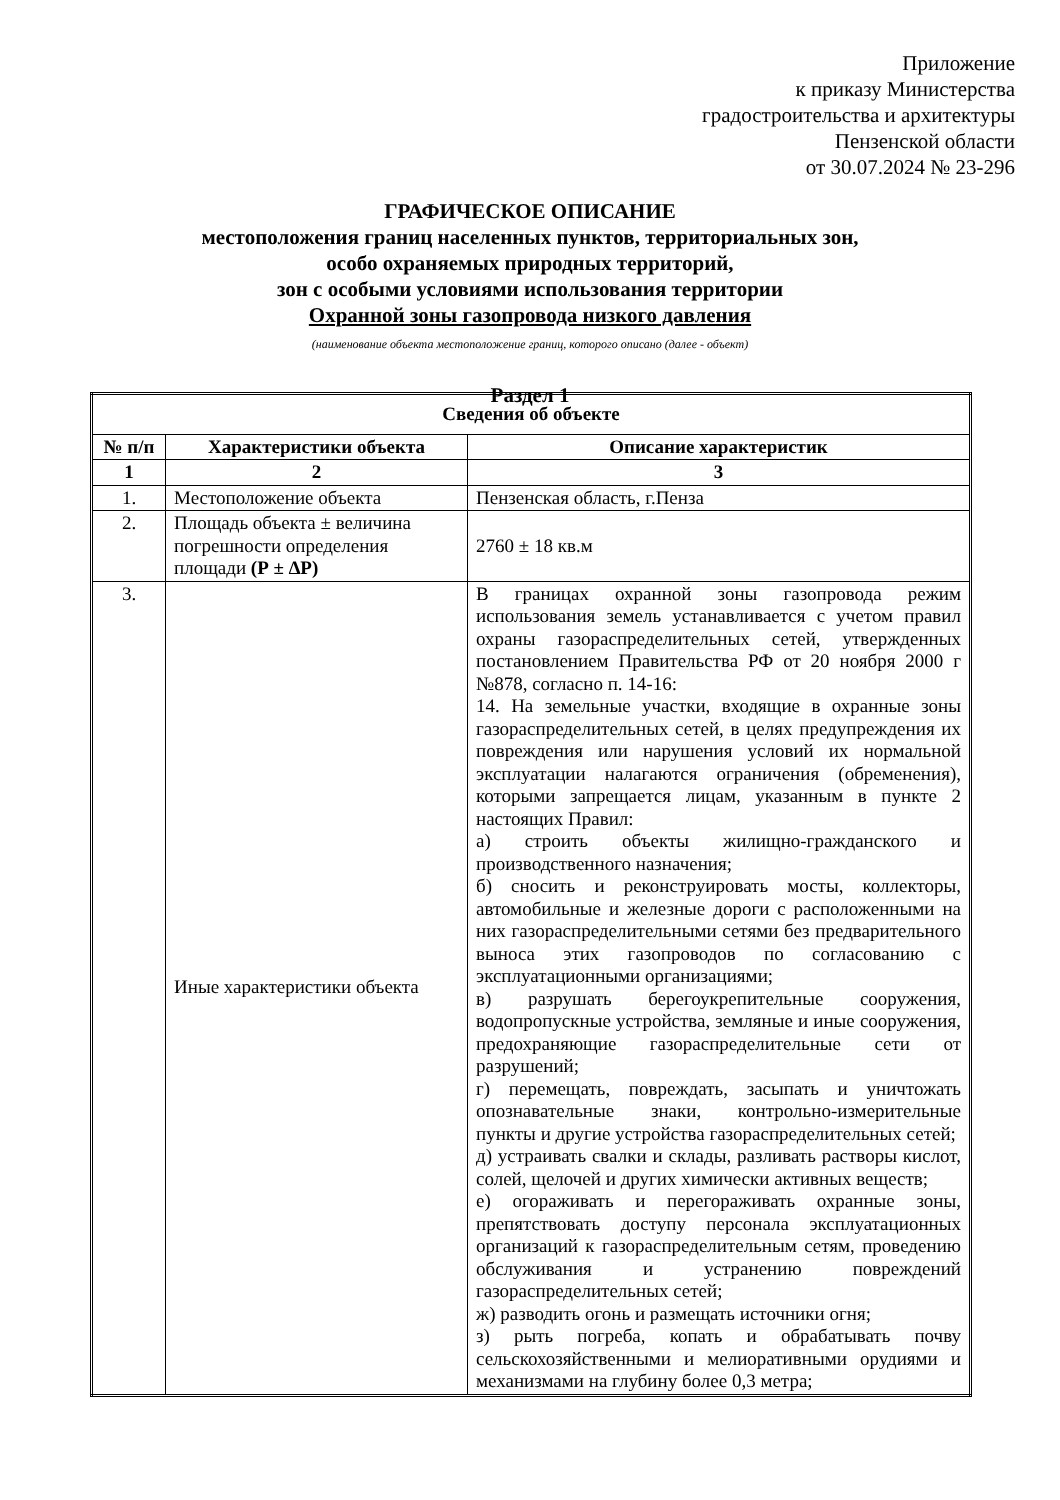Приложение
к приказу Министерства
градостроительства и архитектуры
Пензенской области
от 30.07.2024 № 23-296
ГРАФИЧЕСКОЕ ОПИСАНИЕ
местоположения границ населенных пунктов, территориальных зон,
особо охраняемых природных территорий,
зон с особыми условиями использования территории
Охранной зоны газопровода низкого давления
(наименование объекта местоположение границ, которого описано (далее - объект)
Раздел 1
| Сведения об объекте | | |
| --- | --- | --- |
| № п/п | Характеристики объекта | Описание характеристик |
| 1 | 2 | 3 |
| 1. | Местоположение объекта | Пензенская область, г.Пенза |
| 2. | Площадь объекта ± величина погрешности определения площади (Р ± ∆Р) | 2760 ± 18 кв.м |
| 3. | Иные характеристики объекта | В границах охранной зоны газопровода режим использования земель устанавливается с учетом правил охраны газораспределительных сетей, утвержденных постановлением Правительства РФ от 20 ноября 2000 г №878, согласно п. 14-16: 14. На земельные участки, входящие в охранные зоны газораспределительных сетей, в целях предупреждения их повреждения или нарушения условий их нормальной эксплуатации налагаются ограничения (обременения), которыми запрещается лицам, указанным в пункте 2 настоящих Правил: а) строить объекты жилищно-гражданского и производственного назначения; б) сносить и реконструировать мосты, коллекторы, автомобильные и железные дороги с расположенными на них газораспределительными сетями без предварительного выноса этих газопроводов по согласованию с эксплуатационными организациями; в) разрушать берегоукрепительные сооружения, водопропускные устройства, земляные и иные сооружения, предохраняющие газораспределительные сети от разрушений; г) перемещать, повреждать, засыпать и уничтожать опознавательные знаки, контрольно-измерительные пункты и другие устройства газораспределительных сетей; д) устраивать свалки и склады, разливать растворы кислот, солей, щелочей и других химически активных веществ; е) огораживать и перегораживать охранные зоны, препятствовать доступу персонала эксплуатационных организаций к газораспределительным сетям, проведению обслуживания и устранению повреждений газораспределительных сетей; ж) разводить огонь и размещать источники огня; з) рыть погреба, копать и обрабатывать почву сельскохозяйственными и мелиоративными орудиями и механизмами на глубину более 0,3 метра; |